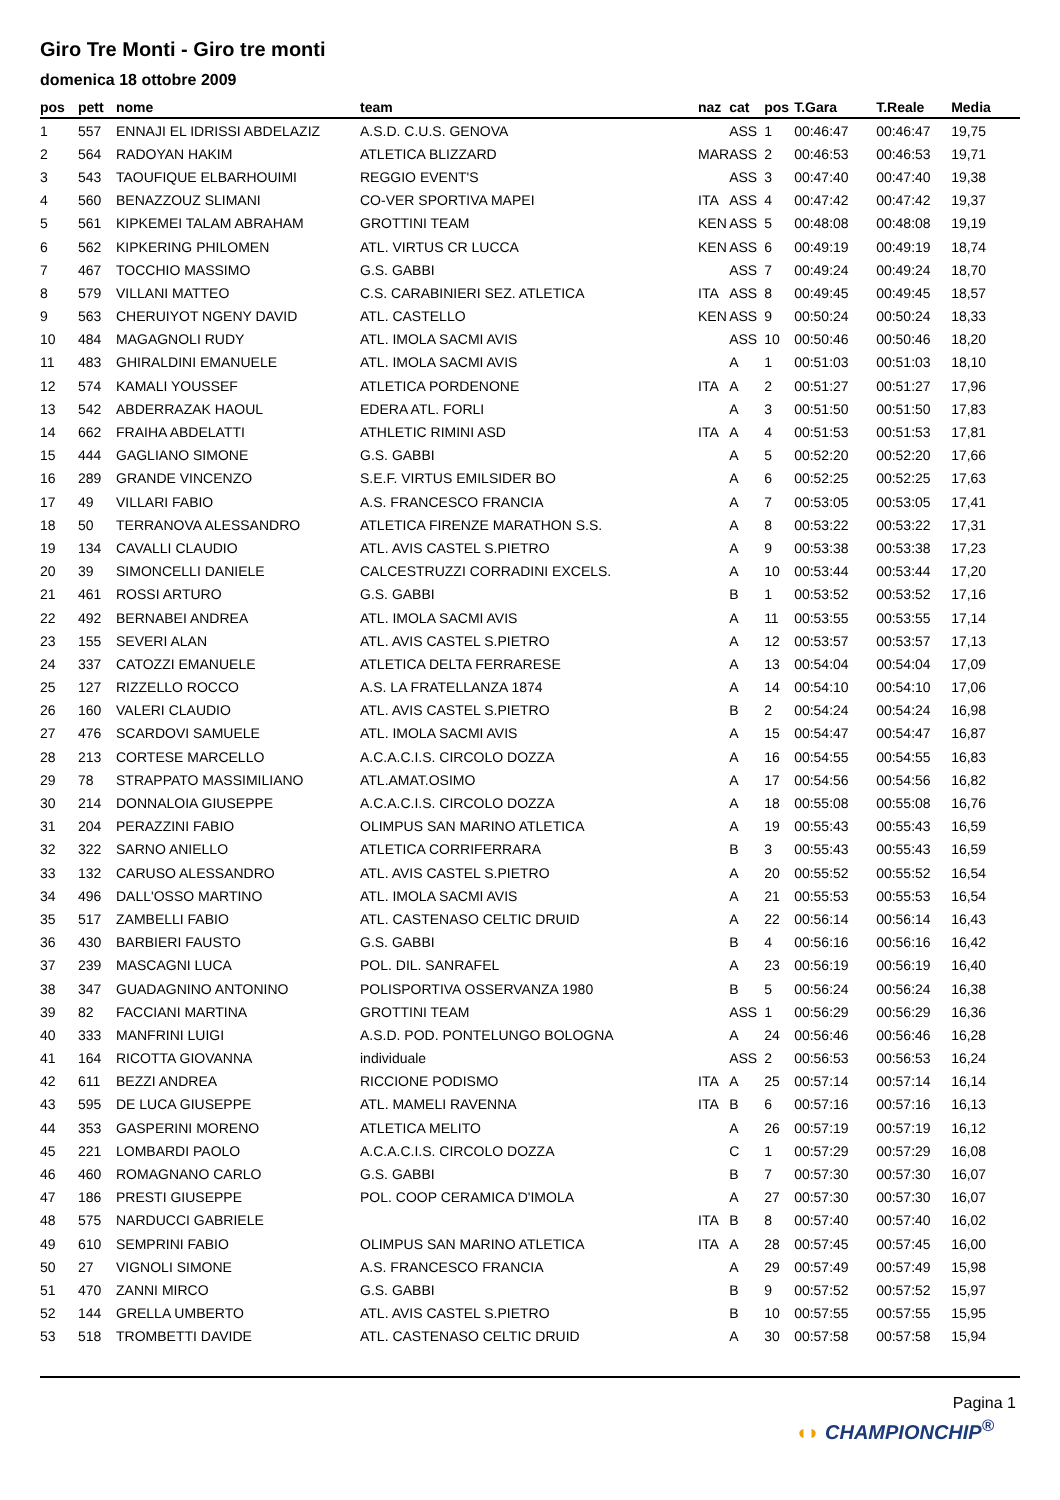Giro Tre Monti - Giro tre monti
domenica 18 ottobre 2009
| pos | pett | nome | team | naz | cat | pos | T.Gara | T.Reale | Media |
| --- | --- | --- | --- | --- | --- | --- | --- | --- | --- |
| 1 | 557 | ENNAJI EL IDRISSI ABDELAZIZ | A.S.D. C.U.S. GENOVA | | ASS | 1 | 00:46:47 | 00:46:47 | 19,75 |
| 2 | 564 | RADOYAN HAKIM | ATLETICA BLIZZARD | MAR | ASS | 2 | 00:46:53 | 00:46:53 | 19,71 |
| 3 | 543 | TAOUFIQUE ELBARHOUIMI | REGGIO EVENT'S | | ASS | 3 | 00:47:40 | 00:47:40 | 19,38 |
| 4 | 560 | BENAZZOUZ SLIMANI | CO-VER SPORTIVA MAPEI | ITA | ASS | 4 | 00:47:42 | 00:47:42 | 19,37 |
| 5 | 561 | KIPKEMEI TALAM ABRAHAM | GROTTINI TEAM | KEN | ASS | 5 | 00:48:08 | 00:48:08 | 19,19 |
| 6 | 562 | KIPKERING PHILOMEN | ATL. VIRTUS CR LUCCA | KEN | ASS | 6 | 00:49:19 | 00:49:19 | 18,74 |
| 7 | 467 | TOCCHIO MASSIMO | G.S. GABBI | | ASS | 7 | 00:49:24 | 00:49:24 | 18,70 |
| 8 | 579 | VILLANI MATTEO | C.S. CARABINIERI SEZ. ATLETICA | ITA | ASS | 8 | 00:49:45 | 00:49:45 | 18,57 |
| 9 | 563 | CHERUIYOT NGENY DAVID | ATL. CASTELLO | KEN | ASS | 9 | 00:50:24 | 00:50:24 | 18,33 |
| 10 | 484 | MAGAGNOLI RUDY | ATL. IMOLA SACMI AVIS | | ASS | 10 | 00:50:46 | 00:50:46 | 18,20 |
| 11 | 483 | GHIRALDINI EMANUELE | ATL. IMOLA SACMI AVIS | | A | 1 | 00:51:03 | 00:51:03 | 18,10 |
| 12 | 574 | KAMALI YOUSSEF | ATLETICA PORDENONE | ITA | A | 2 | 00:51:27 | 00:51:27 | 17,96 |
| 13 | 542 | ABDERRAZAK HAOUL | EDERA ATL. FORLI | | A | 3 | 00:51:50 | 00:51:50 | 17,83 |
| 14 | 662 | FRAIHA ABDELATTI | ATHLETIC RIMINI ASD | ITA | A | 4 | 00:51:53 | 00:51:53 | 17,81 |
| 15 | 444 | GAGLIANO SIMONE | G.S. GABBI | | A | 5 | 00:52:20 | 00:52:20 | 17,66 |
| 16 | 289 | GRANDE VINCENZO | S.E.F. VIRTUS EMILSIDER BO | | A | 6 | 00:52:25 | 00:52:25 | 17,63 |
| 17 | 49 | VILLARI FABIO | A.S. FRANCESCO FRANCIA | | A | 7 | 00:53:05 | 00:53:05 | 17,41 |
| 18 | 50 | TERRANOVA ALESSANDRO | ATLETICA FIRENZE MARATHON S.S. | | A | 8 | 00:53:22 | 00:53:22 | 17,31 |
| 19 | 134 | CAVALLI CLAUDIO | ATL. AVIS CASTEL S.PIETRO | | A | 9 | 00:53:38 | 00:53:38 | 17,23 |
| 20 | 39 | SIMONCELLI DANIELE | CALCESTRUZZI CORRADINI EXCELS. | | A | 10 | 00:53:44 | 00:53:44 | 17,20 |
| 21 | 461 | ROSSI ARTURO | G.S. GABBI | | B | 1 | 00:53:52 | 00:53:52 | 17,16 |
| 22 | 492 | BERNABEI ANDREA | ATL. IMOLA SACMI AVIS | | A | 11 | 00:53:55 | 00:53:55 | 17,14 |
| 23 | 155 | SEVERI ALAN | ATL. AVIS CASTEL S.PIETRO | | A | 12 | 00:53:57 | 00:53:57 | 17,13 |
| 24 | 337 | CATOZZI EMANUELE | ATLETICA DELTA FERRARESE | | A | 13 | 00:54:04 | 00:54:04 | 17,09 |
| 25 | 127 | RIZZELLO ROCCO | A.S. LA FRATELLANZA 1874 | | A | 14 | 00:54:10 | 00:54:10 | 17,06 |
| 26 | 160 | VALERI CLAUDIO | ATL. AVIS CASTEL S.PIETRO | | B | 2 | 00:54:24 | 00:54:24 | 16,98 |
| 27 | 476 | SCARDOVI SAMUELE | ATL. IMOLA SACMI AVIS | | A | 15 | 00:54:47 | 00:54:47 | 16,87 |
| 28 | 213 | CORTESE MARCELLO | A.C.A.C.I.S. CIRCOLO DOZZA | | A | 16 | 00:54:55 | 00:54:55 | 16,83 |
| 29 | 78 | STRAPPATO MASSIMILIANO | ATL.AMAT.OSIMO | | A | 17 | 00:54:56 | 00:54:56 | 16,82 |
| 30 | 214 | DONNALOIA GIUSEPPE | A.C.A.C.I.S. CIRCOLO DOZZA | | A | 18 | 00:55:08 | 00:55:08 | 16,76 |
| 31 | 204 | PERAZZINI FABIO | OLIMPUS SAN MARINO ATLETICA | | A | 19 | 00:55:43 | 00:55:43 | 16,59 |
| 32 | 322 | SARNO ANIELLO | ATLETICA CORRIFERRARA | | B | 3 | 00:55:43 | 00:55:43 | 16,59 |
| 33 | 132 | CARUSO ALESSANDRO | ATL. AVIS CASTEL S.PIETRO | | A | 20 | 00:55:52 | 00:55:52 | 16,54 |
| 34 | 496 | DALL'OSSO MARTINO | ATL. IMOLA SACMI AVIS | | A | 21 | 00:55:53 | 00:55:53 | 16,54 |
| 35 | 517 | ZAMBELLI FABIO | ATL. CASTENASO CELTIC DRUID | | A | 22 | 00:56:14 | 00:56:14 | 16,43 |
| 36 | 430 | BARBIERI FAUSTO | G.S. GABBI | | B | 4 | 00:56:16 | 00:56:16 | 16,42 |
| 37 | 239 | MASCAGNI LUCA | POL. DIL. SANRAFEL | | A | 23 | 00:56:19 | 00:56:19 | 16,40 |
| 38 | 347 | GUADAGNINO ANTONINO | POLISPORTIVA OSSERVANZA 1980 | | B | 5 | 00:56:24 | 00:56:24 | 16,38 |
| 39 | 82 | FACCIANI MARTINA | GROTTINI TEAM | | ASS | 1 | 00:56:29 | 00:56:29 | 16,36 |
| 40 | 333 | MANFRINI LUIGI | A.S.D. POD. PONTELUNGO BOLOGNA | | A | 24 | 00:56:46 | 00:56:46 | 16,28 |
| 41 | 164 | RICOTTA GIOVANNA | individuale | | ASS | 2 | 00:56:53 | 00:56:53 | 16,24 |
| 42 | 611 | BEZZI ANDREA | RICCIONE PODISMO | ITA | A | 25 | 00:57:14 | 00:57:14 | 16,14 |
| 43 | 595 | DE LUCA GIUSEPPE | ATL. MAMELI RAVENNA | ITA | B | 6 | 00:57:16 | 00:57:16 | 16,13 |
| 44 | 353 | GASPERINI MORENO | ATLETICA MELITO | | A | 26 | 00:57:19 | 00:57:19 | 16,12 |
| 45 | 221 | LOMBARDI PAOLO | A.C.A.C.I.S. CIRCOLO DOZZA | | C | 1 | 00:57:29 | 00:57:29 | 16,08 |
| 46 | 460 | ROMAGNANO CARLO | G.S. GABBI | | B | 7 | 00:57:30 | 00:57:30 | 16,07 |
| 47 | 186 | PRESTI GIUSEPPE | POL. COOP CERAMICA D'IMOLA | | A | 27 | 00:57:30 | 00:57:30 | 16,07 |
| 48 | 575 | NARDUCCI GABRIELE | | ITA | B | 8 | 00:57:40 | 00:57:40 | 16,02 |
| 49 | 610 | SEMPRINI FABIO | OLIMPUS SAN MARINO ATLETICA | ITA | A | 28 | 00:57:45 | 00:57:45 | 16,00 |
| 50 | 27 | VIGNOLI SIMONE | A.S. FRANCESCO FRANCIA | | A | 29 | 00:57:49 | 00:57:49 | 15,98 |
| 51 | 470 | ZANNI MIRCO | G.S. GABBI | | B | 9 | 00:57:52 | 00:57:52 | 15,97 |
| 52 | 144 | GRELLA UMBERTO | ATL. AVIS CASTEL S.PIETRO | | B | 10 | 00:57:55 | 00:57:55 | 15,95 |
| 53 | 518 | TROMBETTI DAVIDE | ATL. CASTENASO CELTIC DRUID | | A | 30 | 00:57:58 | 00:57:58 | 15,94 |
Pagina 1
◖◗ CHAMPIONCHIP<sup>®</sup>